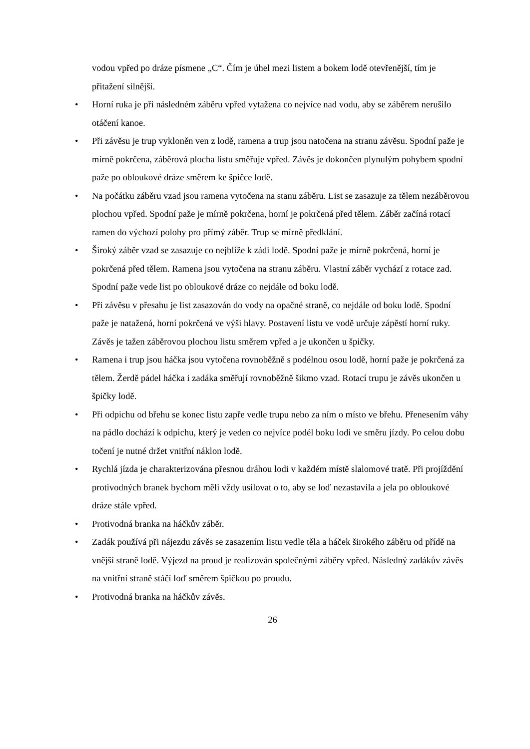vodou vpřed po dráze písmene „C“. Čím je úhel mezi listem a bokem lodě otevřenější, tím je přitažení silnější.
• Horní ruka je při následném záběru vpřed vytažena co nejvíce nad vodu, aby se záběrem nerušilo otáčení kanoe.
• Při závěsu je trup vykloněn ven z lodě, ramena a trup jsou natočena na stranu závěsu. Spodní paže je mírně pokrčena, záběrová plocha listu směřuje vpřed. Závěs je dokončen plynulým pohybem spodní paže po obloukové dráze směrem ke špičce lodě.
• Na počátku záběru vzad jsou ramena vytočena na stanu záběru. List se zasazuje za tělem nezáběrovou plochou vpřed. Spodní paže je mírně pokrčena, horní je pokrčená před tělem. Záběr začíná rotací ramen do výchozí polohy pro přímý záběr. Trup se mírně předklání.
• Široký záběr vzad se zasazuje co nejblíže k zádi lodě. Spodní paže je mírně pokrčená, horní je pokrčená před tělem. Ramena jsou vytočena na stranu záběru. Vlastní záběr vychází z rotace zad. Spodní paže vede list po obloukové dráze co nejdále od boku lodě.
• Při závěsu v přesahu je list zasazován do vody na opačné straně, co nejdále od boku lodě. Spodní paže je natažená, horní pokrčená ve výši hlavy. Postavení listu ve vodě určuje zápěstí horní ruky. Závěs je tažen záběrovou plochou listu směrem vpřed a je ukončen u špičky.
• Ramena i trup jsou háčka jsou vytočena rovnoběžně s podélnou osou lodě, horní paže je pokrčená za tělem. Žerdě pádel háčka i zadáka směřují rovnoběžně šikmo vzad. Rotací trupu je závěs ukončen u špičky lodě.
• Při odpichu od břehu se konec listu zapře vedle trupu nebo za ním o místo ve břehu. Přenesením váhy na pádlo dochází k odpichu, který je veden co nejvíce podél boku lodi ve směru jízdy. Po celou dobu točení je nutné držet vnitřní náklon lodě.
• Rychlá jízda je charakterizována přesnou dráhou lodi v každém místě slalomové tratě. Při projíždění protivodných branek bychom měli vždy usilovat o to, aby se loď nezastavila a jela po obloukové dráze stále vpřed.
• Protivodná branka na háčkův záběr.
• Zadák používá při nájezdu závěs se zasazením listu vedle těla a háček širokého záběru od přídě na vnější straně lodě. Výjezd na proud je realizován společnými záběry vpřed. Následný zadákův závěs na vnitřní straně stáčí loď směrem špičkou po proudu.
• Protivodná branka na háčkův závěs.
26